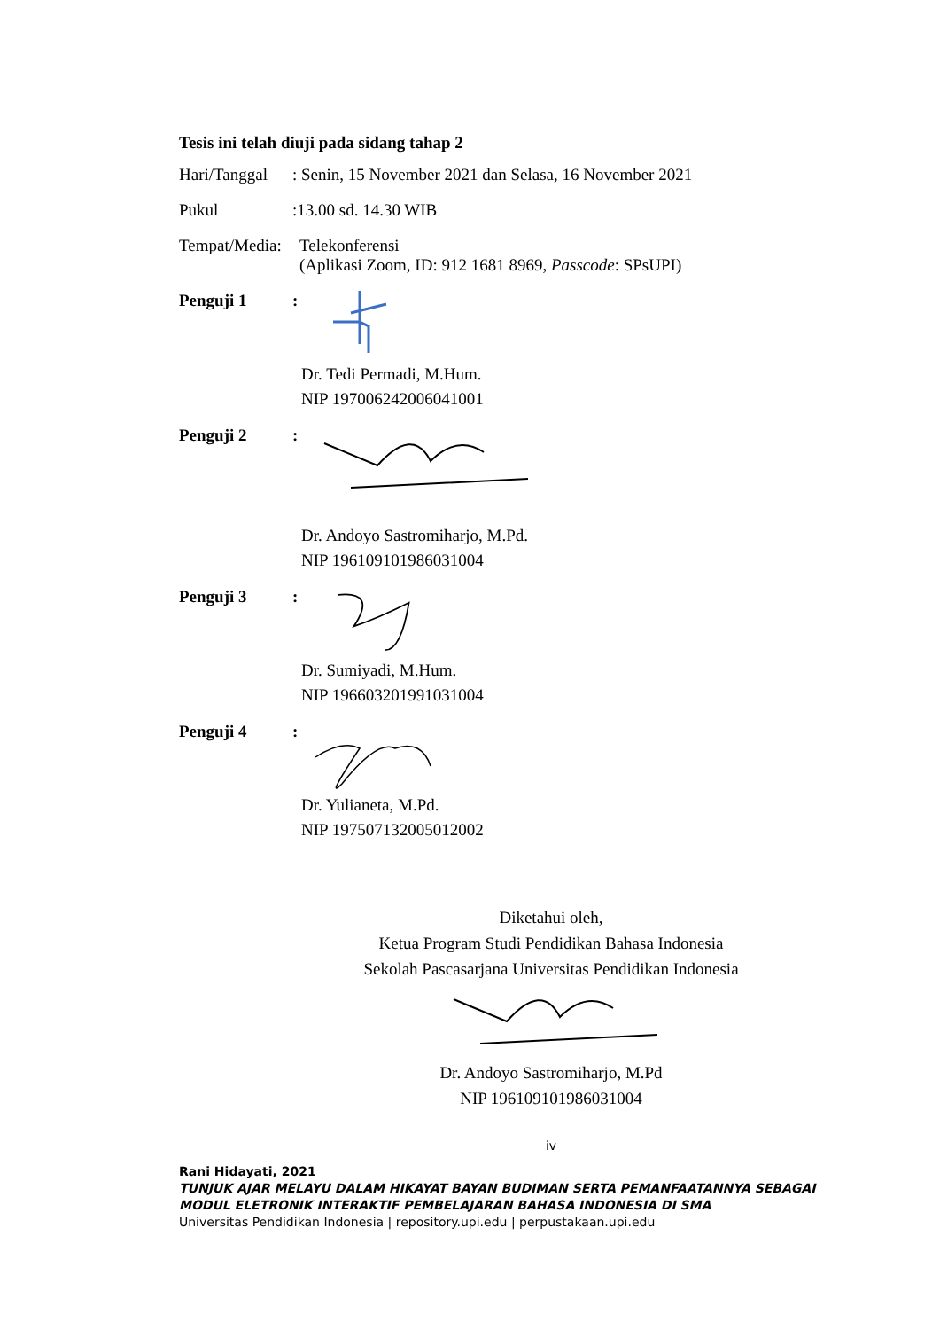Tesis ini telah diuji pada sidang tahap 2
Hari/Tanggal: Senin, 15 November 2021 dan Selasa, 16 November 2021
Pukul:13.00 sd. 14.30 WIB
Tempat/Media: Telekonferensi
(Aplikasi Zoom, ID: 912 1681 8969, Passcode: SPsUPI)
Penguji 1:
Dr. Tedi Permadi, M.Hum.
NIP 197006242006041001
Penguji 2:
Dr. Andoyo Sastromiharjo, M.Pd.
NIP 196109101986031004
Penguji 3:
Dr. Sumiyadi, M.Hum.
NIP 196603201991031004
Penguji 4:
Dr. Yulianeta, M.Pd.
NIP 197507132005012002
Diketahui oleh,
Ketua Program Studi Pendidikan Bahasa Indonesia
Sekolah Pascasarjana Universitas Pendidikan Indonesia
Dr. Andoyo Sastromiharjo, M.Pd
NIP 196109101986031004
iv
Rani Hidayati, 2021
TUNJUK AJAR MELAYU DALAM HIKAYAT BAYAN BUDIMAN SERTA PEMANFAATANNYA SEBAGAI MODUL ELETRONIK INTERAKTIF PEMBELAJARAN BAHASA INDONESIA DI SMA
Universitas Pendidikan Indonesia | repository.upi.edu | perpustakaan.upi.edu